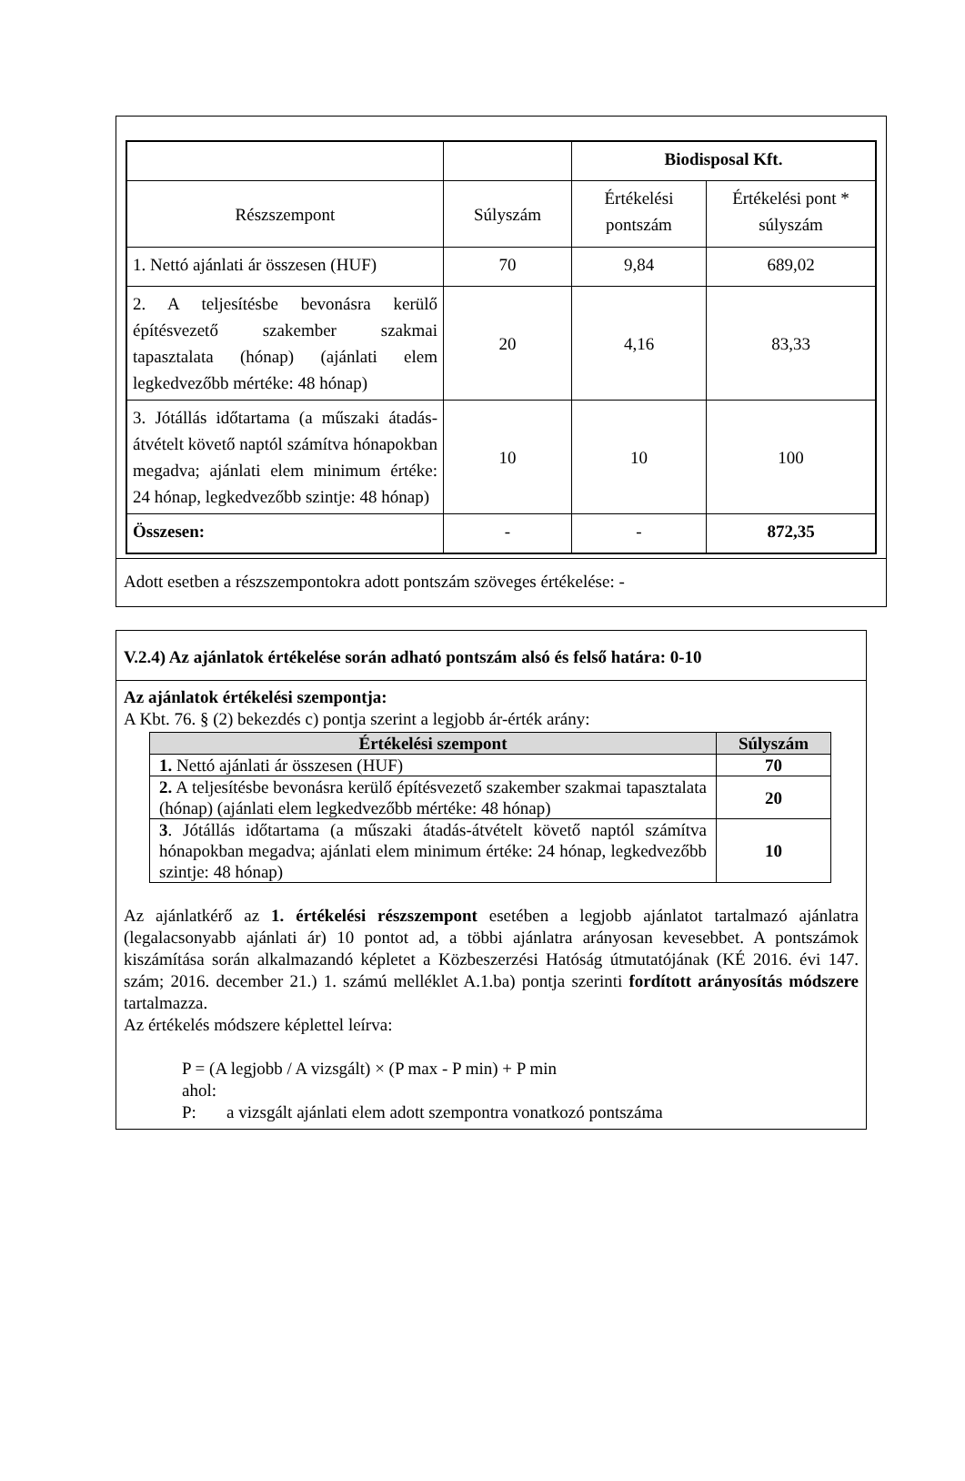| | | Biodisposal Kft. | |
| Részszempont | Súlyszám | Értékelési pontszám | Értékelési pont * súlyszám |
| 1. Nettó ajánlati ár összesen (HUF) | 70 | 9,84 | 689,02 |
| 2. A teljesítésbe bevonásra kerülő építésvezető szakember szakmai tapasztalata (hónap) (ajánlati elem legkedvezőbb mértéke: 48 hónap) | 20 | 4,16 | 83,33 |
| 3. Jótállás időtartama (a műszaki átadás-átvételt követő naptól számítva hónapokban megadva; ajánlati elem minimum értéke: 24 hónap, legkedvezőbb szintje: 48 hónap) | 10 | 10 | 100 |
| Összesen: | - | - | 872,35 |
Adott esetben a részszempontokra adott pontszám szöveges értékelése: -
V.2.4) Az ajánlatok értékelése során adható pontszám alsó és felső határa: 0-10
Az ajánlatok értékelési szempontja:
A Kbt. 76. § (2) bekezdés c) pontja szerint a legjobb ár-érték arány:
| Értékelési szempont | Súlyszám |
| --- | --- |
| 1. Nettó ajánlati ár összesen (HUF) | 70 |
| 2. A teljesítésbe bevonásra kerülő építésvezető szakember szakmai tapasztalata (hónap) (ajánlati elem legkedvezőbb mértéke: 48 hónap) | 20 |
| 3 . Jótállás időtartama (a műszaki átadás-átvételt követő naptól számítva hónapokban megadva; ajánlati elem minimum értéke: 24 hónap, legkedvezőbb szintje: 48 hónap) | 10 |
Az ajánlatkérő az 1. értékelési részszempont esetében a legjobb ajánlatot tartalmazó ajánlatra (legalacsonyabb ajánlati ár) 10 pontot ad, a többi ajánlatra arányosan kevesebbet. A pontszámok kiszámítása során alkalmazandó képletet a Közbeszerzési Hatóság útmutatójának (KÉ 2016. évi 147. szám; 2016. december 21.) 1. számú melléklet A.1.ba) pontja szerinti fordított arányosítás módszere tartalmazza.
Az értékelés módszere képlettel leírva:
P = (A legjobb / A vizsgált) × (P max - P min) + P min
ahol:
P: a vizsgált ajánlati elem adott szempontra vonatkozó pontszáma